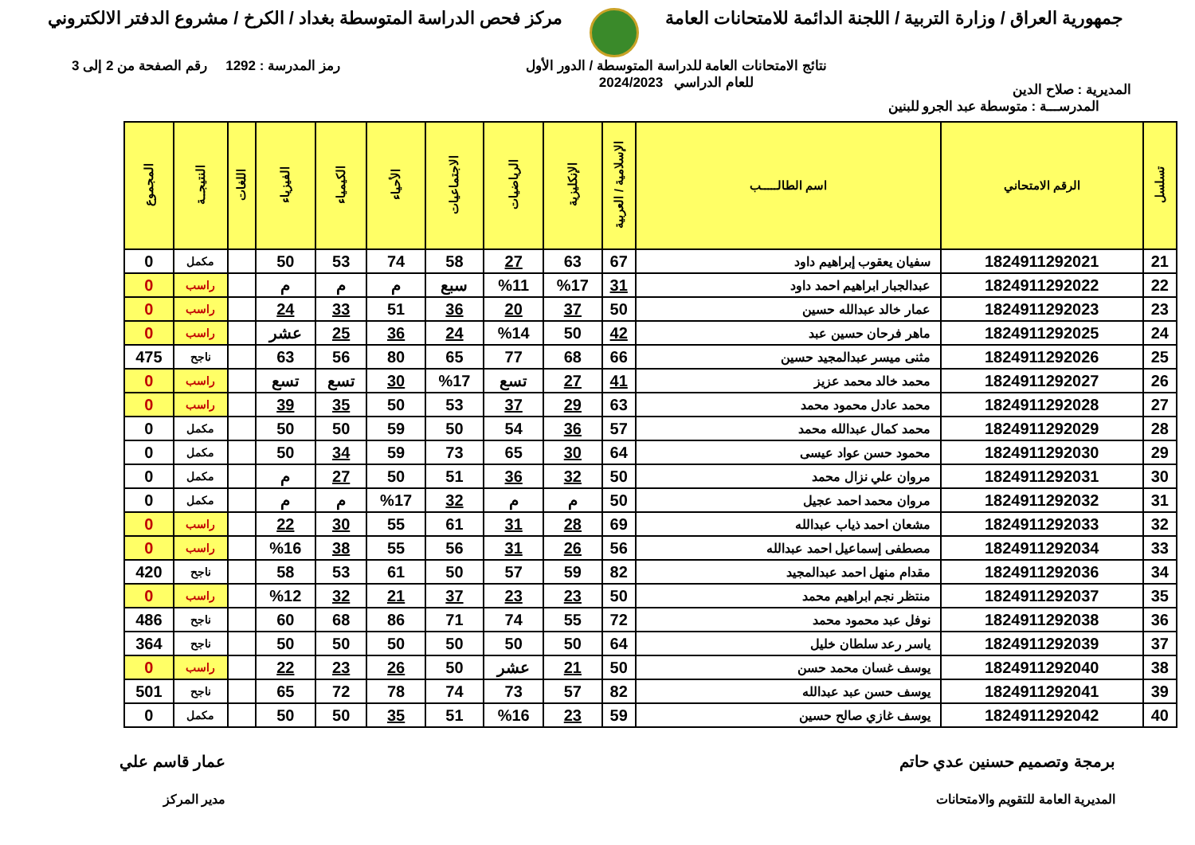جمهورية العراق / وزارة التربية / اللجنة الدائمة للامتحانات العامة
مركز فحص الدراسة المتوسطة بغداد / الكرخ / مشروع الدفتر الالكتروني
المديرية : صلاح الدين
نتائج الامتحانات العامة للدراسة المتوسطة / الدور الأول
للعام الدراسي 2024/2023
رمز المدرسة : 1292 رقم الصفحة من 2 إلى 3
المدرســـة : متوسطة عبد الجرو للبنين
| تسلسل | الرقم الامتحاني | اسم الطالـــــب | الإسلامية / العربية | الإنكليزية | الرياضيات | الاجتماعيات | الأحياء | الكيمياء | الفيزياء | اللغات | النتيجــة | المجموع |
| --- | --- | --- | --- | --- | --- | --- | --- | --- | --- | --- | --- | --- |
| 21 | 1824911292021 | سفيان يعقوب إبراهيم داود | 67 | 63 | 27 | 58 | 74 | 53 | 50 | | مكمل | 0 |
| 22 | 1824911292022 | عبدالجبار ابراهيم احمد داود | 31 | %17 | %11 | سبع | م | م | م | | راسب | 0 |
| 23 | 1824911292023 | عمار خالد عبدالله حسين | 50 | 37 | 20 | 36 | 51 | 33 | 24 | | راسب | 0 |
| 24 | 1824911292025 | ماهر فرحان حسين عبد | 42 | 50 | %14 | 24 | 36 | 25 | عشر | | راسب | 0 |
| 25 | 1824911292026 | مثنى ميسر عبدالمجيد حسين | 66 | 68 | 77 | 65 | 80 | 56 | 63 | | ناجح | 475 |
| 26 | 1824911292027 | محمد خالد محمد عزيز | 41 | 27 | تسع | %17 | 30 | تسع | تسع | | راسب | 0 |
| 27 | 1824911292028 | محمد عادل محمود محمد | 63 | 29 | 37 | 53 | 50 | 35 | 39 | | راسب | 0 |
| 28 | 1824911292029 | محمد كمال عبدالله محمد | 57 | 36 | 54 | 50 | 59 | 50 | 50 | | مكمل | 0 |
| 29 | 1824911292030 | محمود حسن عواد عيسى | 64 | 30 | 65 | 73 | 59 | 34 | 50 | | مكمل | 0 |
| 30 | 1824911292031 | مروان علي نزال محمد | 50 | 32 | 36 | 51 | 50 | 27 | م | | مكمل | 0 |
| 31 | 1824911292032 | مروان محمد احمد عجيل | 50 | م | م | 32 | %17 | م | م | | مكمل | 0 |
| 32 | 1824911292033 | مشعان احمد ذياب عبدالله | 69 | 28 | 31 | 61 | 55 | 30 | 22 | | راسب | 0 |
| 33 | 1824911292034 | مصطفى إسماعيل احمد عبدالله | 56 | 26 | 31 | 56 | 55 | 38 | %16 | | راسب | 0 |
| 34 | 1824911292036 | مقدام منهل احمد عبدالمجيد | 82 | 59 | 57 | 50 | 61 | 53 | 58 | | ناجح | 420 |
| 35 | 1824911292037 | منتظر نجم ابراهيم محمد | 50 | 23 | 23 | 37 | 21 | 32 | %12 | | راسب | 0 |
| 36 | 1824911292038 | نوفل عبد محمود محمد | 72 | 55 | 74 | 71 | 86 | 68 | 60 | | ناجح | 486 |
| 37 | 1824911292039 | ياسر رعد سلطان خليل | 64 | 50 | 50 | 50 | 50 | 50 | 50 | | ناجح | 364 |
| 38 | 1824911292040 | يوسف غسان محمد حسن | 50 | 21 | عشر | 50 | 26 | 23 | 22 | | راسب | 0 |
| 39 | 1824911292041 | يوسف حسن عبد عبدالله | 82 | 57 | 73 | 74 | 78 | 72 | 65 | | ناجح | 501 |
| 40 | 1824911292042 | يوسف غازي صالح حسين | 59 | 23 | %16 | 51 | 35 | 50 | 50 | | مكمل | 0 |
برمجة وتصميم حسنين عدي حاتم
المديرية العامة للتقويم والامتحانات
عمار قاسم علي
مدير المركز